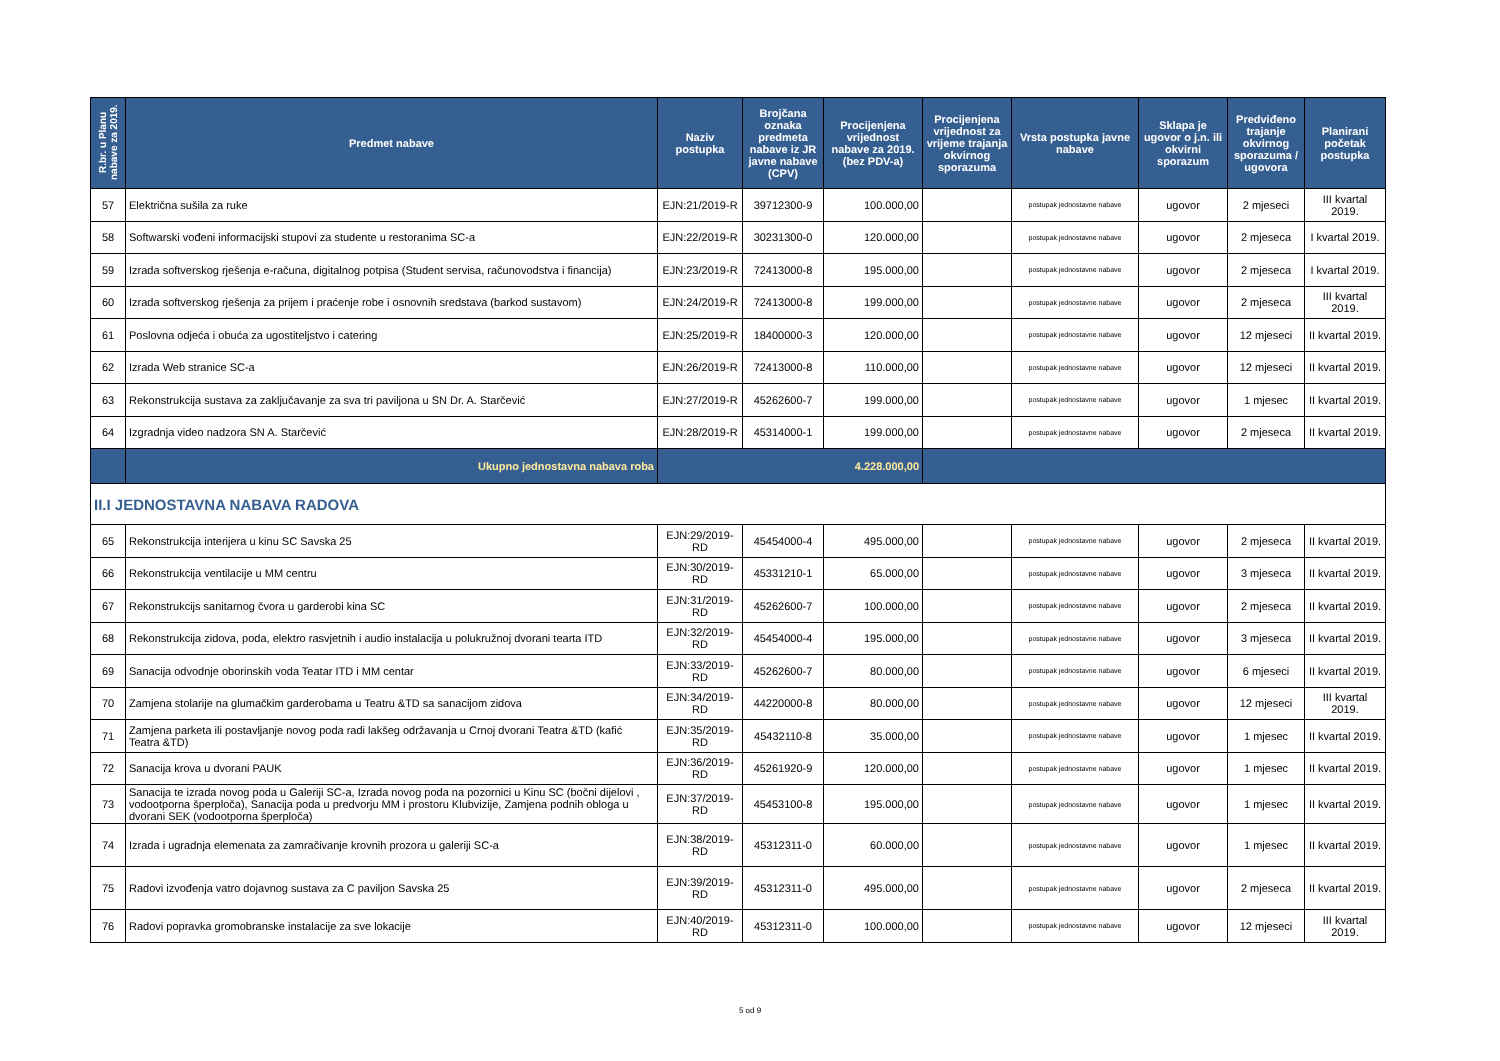| R.br. u Planu nabave za 2019. | Predmet nabave | Naziv postupka | Brojčana oznaka predmeta nabave iz JR javne nabave (CPV) | Procijenjena vrijednost nabave za 2019. (bez PDV-a) | Procijenjena vrijednost za vrijeme trajanja okvirnog sporazuma | Vrsta postupka javne nabave | Sklapa je ugovor o j.n. ili okvirni sporazum | Predviđeno trajanje okvirnog sporazuma / ugovora | Planirani početak postupka |
| --- | --- | --- | --- | --- | --- | --- | --- | --- | --- |
| 57 | Električna sušila za ruke | EJN:21/2019-R | 39712300-9 | 100.000,00 | | postupak jednostavne nabave | ugovor | 2 mjeseci | III kvartal 2019. |
| 58 | Softwarski vođeni informacijski stupovi za studente u restoranima SC-a | EJN:22/2019-R | 30231300-0 | 120.000,00 | | postupak jednostavne nabave | ugovor | 2 mjeseca | I kvartal 2019. |
| 59 | Izrada softverskog rješenja e-računa, digitalnog potpisa (Student servisa, računovodstva i financija) | EJN:23/2019-R | 72413000-8 | 195.000,00 | | postupak jednostavne nabave | ugovor | 2 mjeseca | I kvartal 2019. |
| 60 | Izrada softverskog rješenja za prijem i praćenje robe i osnovnih sredstava (barkod sustavom) | EJN:24/2019-R | 72413000-8 | 199.000,00 | | postupak jednostavne nabave | ugovor | 2 mjeseca | III kvartal 2019. |
| 61 | Poslovna odjeća i obuća za ugostiteljstvo i catering | EJN:25/2019-R | 18400000-3 | 120.000,00 | | postupak jednostavne nabave | ugovor | 12 mjeseci | II kvartal 2019. |
| 62 | Izrada Web stranice SC-a | EJN:26/2019-R | 72413000-8 | 110.000,00 | | postupak jednostavne nabave | ugovor | 12 mjeseci | II kvartal 2019. |
| 63 | Rekonstrukcija sustava za zaključavanje za sva tri paviljona u SN Dr. A. Starčević | EJN:27/2019-R | 45262600-7 | 199.000,00 | | postupak jednostavne nabave | ugovor | 1 mjesec | II kvartal 2019. |
| 64 | Izgradnja video nadzora SN A. Starčević | EJN:28/2019-R | 45314000-1 | 199.000,00 | | postupak jednostavne nabave | ugovor | 2 mjeseca | II kvartal 2019. |
| | Ukupno jednostavna nabava roba | 4.228.000,00 | | | | | | | |
| II.I JEDNOSTAVNA NABAVA RADOVA | | | | | | | | | |
| 65 | Rekonstrukcija interijera u kinu SC Savska 25 | EJN:29/2019-RD | 45454000-4 | 495.000,00 | | postupak jednostavne nabave | ugovor | 2 mjeseca | II kvartal 2019. |
| 66 | Rekonstrukcija ventilacije u MM centru | EJN:30/2019-RD | 45331210-1 | 65.000,00 | | postupak jednostavne nabave | ugovor | 3 mjeseca | II kvartal 2019. |
| 67 | Rekonstrukcijs sanitarnog čvora u garderobi kina SC | EJN:31/2019-RD | 45262600-7 | 100.000,00 | | postupak jednostavne nabave | ugovor | 2 mjeseca | II kvartal 2019. |
| 68 | Rekonstrukcija zidova, poda, elektro rasvjetnih i audio instalacija u polukružnoj dvorani tearta ITD | EJN:32/2019-RD | 45454000-4 | 195.000,00 | | postupak jednostavne nabave | ugovor | 3 mjeseca | II kvartal 2019. |
| 69 | Sanacija odvodnje oborinskih voda Teatar ITD i MM centar | EJN:33/2019-RD | 45262600-7 | 80.000,00 | | postupak jednostavne nabave | ugovor | 6 mjeseci | II kvartal 2019. |
| 70 | Zamjena stolarije na glumačkim garderobama u Teatru &TD sa sanacijom zidova | EJN:34/2019-RD | 44220000-8 | 80.000,00 | | postupak jednostavne nabave | ugovor | 12 mjeseci | III kvartal 2019. |
| 71 | Zamjena parketa ili postavljanje novog poda radi lakšeg održavanja u Crnoj dvorani Teatra &TD (kafić Teatra &TD) | EJN:35/2019-RD | 45432110-8 | 35.000,00 | | postupak jednostavne nabave | ugovor | 1 mjesec | II kvartal 2019. |
| 72 | Sanacija krova u dvorani PAUK | EJN:36/2019-RD | 45261920-9 | 120.000,00 | | postupak jednostavne nabave | ugovor | 1 mjesec | II kvartal 2019. |
| 73 | Sanacija te izrada novog poda u Galeriji SC-a, Izrada novog poda na pozornici u Kinu SC (bočni dijelovi , vodootporna šperploča), Sanacija poda u predvorju MM i prostoru Klubvizije, Zamjena podnih obloga u dvorani SEK (vodootporna šperploča) | EJN:37/2019-RD | 45453100-8 | 195.000,00 | | postupak jednostavne nabave | ugovor | 1 mjesec | II kvartal 2019. |
| 74 | Izrada i ugradnja elemenata za zamračivanje krovnih prozora u galeriji SC-a | EJN:38/2019-RD | 45312311-0 | 60.000,00 | | postupak jednostavne nabave | ugovor | 1 mjesec | II kvartal 2019. |
| 75 | Radovi izvođenja vatro dojavnog sustava za C paviljon Savska 25 | EJN:39/2019-RD | 45312311-0 | 495.000,00 | | postupak jednostavne nabave | ugovor | 2 mjeseca | II kvartal 2019. |
| 76 | Radovi popravka gromobranske instalacije za sve lokacije | EJN:40/2019-RD | 45312311-0 | 100.000,00 | | postupak jednostavne nabave | ugovor | 12 mjeseci | III kvartal 2019. |
5 od 9